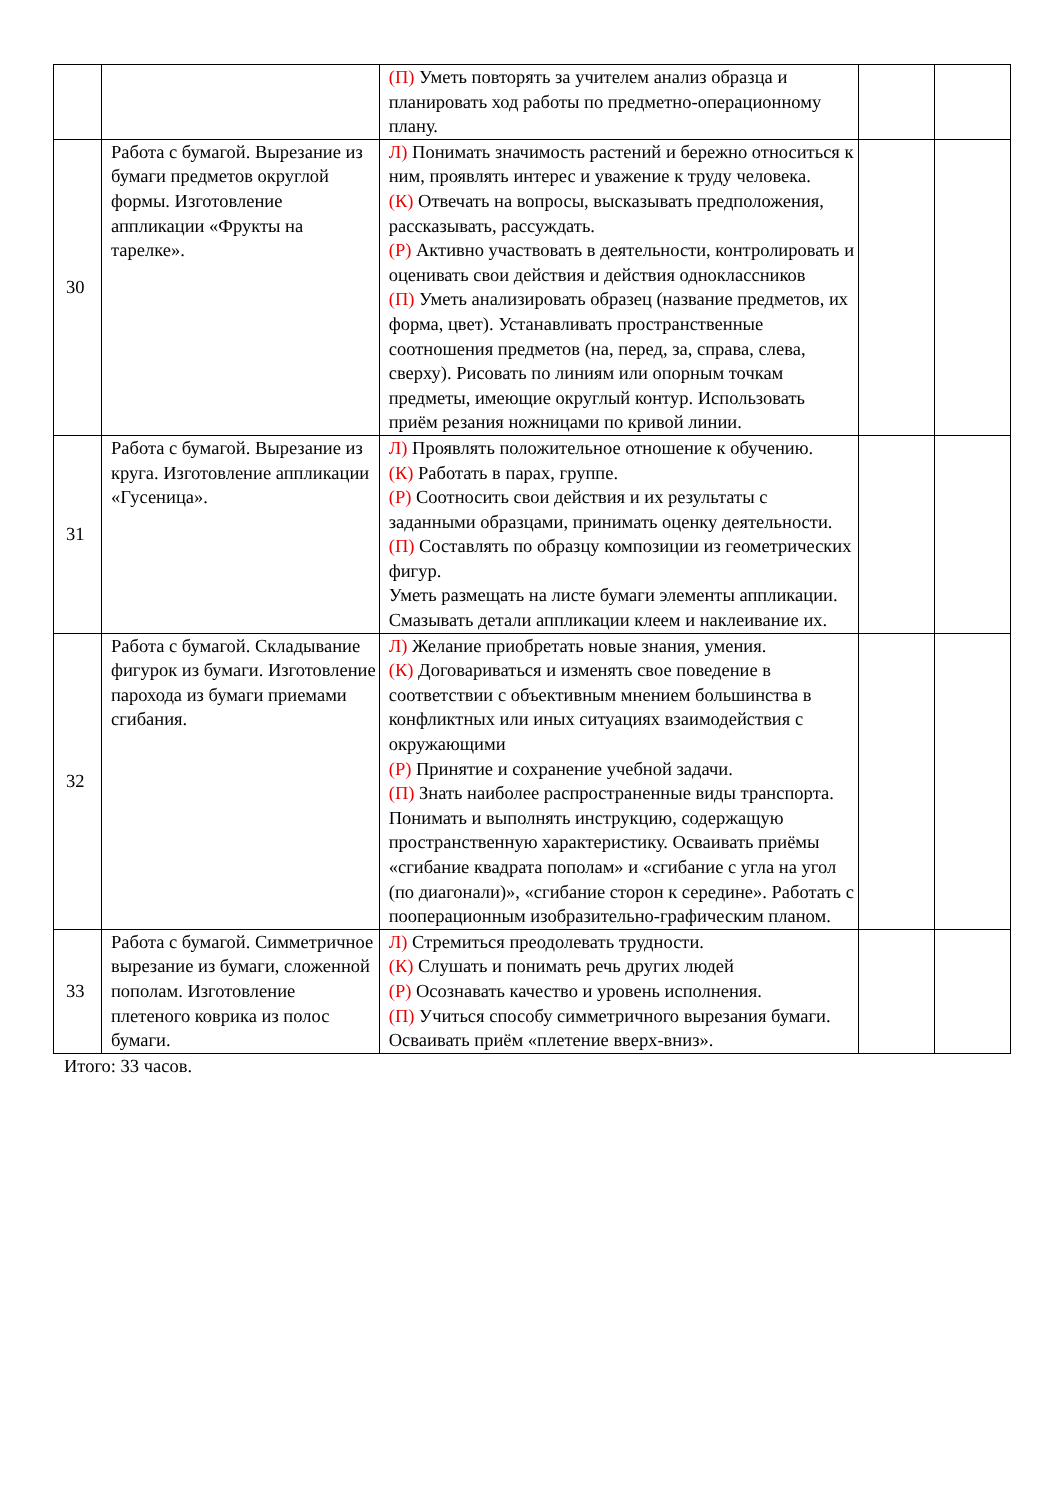| | | (П) Уметь повторять за учителем анализ образца и планировать ход работы по предметно-операционному плану. | | |
| 30 | Работа с бумагой. Вырезание из бумаги предметов округлой формы. Изготовление аппликации «Фрукты на тарелке». | Л) Понимать значимость растений и бережно относиться к ним, проявлять интерес и уважение к труду человека. (К) Отвечать на вопросы, высказывать предположения, рассказывать, рассуждать. (Р) Активно участвовать в деятельности, контролировать и оценивать свои действия и действия одноклассников (П) Уметь анализировать образец (название предметов, их форма, цвет). Устанавливать пространственные соотношения предметов (на, перед, за, справа, слева, сверху). Рисовать по линиям или опорным точкам предметы, имеющие округлый контур. Использовать приём резания ножницами по кривой линии. | | |
| 31 | Работа с бумагой. Вырезание из круга. Изготовление аппликации «Гусеница». | Л) Проявлять положительное отношение к обучению. (К) Работать в парах, группе. (Р) Соотносить свои действия и их результаты с заданными образцами, принимать оценку деятельности. (П) Составлять по образцу композиции из геометрических фигур. Уметь размещать на листе бумаги элементы аппликации. Смазывать детали аппликации клеем и наклеивание их. | | |
| 32 | Работа с бумагой. Складывание фигурок из бумаги. Изготовление парохода из бумаги приемами сгибания. | Л) Желание приобретать новые знания, умения. (К) Договариваться и изменять свое поведение в соответствии с объективным мнением большинства в конфликтных или иных ситуациях взаимодействия с окружающими (Р) Принятие и сохранение учебной задачи. (П) Знать наиболее распространенные виды транспорта. Понимать и выполнять инструкцию, содержащую пространственную характеристику. Осваивать приёмы «сгибание квадрата пополам» и «сгибание с угла на угол (по диагонали)», «сгибание сторон к середине». Работать с пооперационным изобразительно-графическим планом. | | |
| 33 | Работа с бумагой. Симметричное вырезание из бумаги, сложенной пополам. Изготовление плетеного коврика из полос бумаги. | Л) Стремиться преодолевать трудности. (К) Слушать и понимать речь других людей (Р) Осознавать качество и уровень исполнения. (П) Учиться способу симметричного вырезания бумаги. Осваивать приём «плетение вверх-вниз». | | |
Итого: 33 часов.